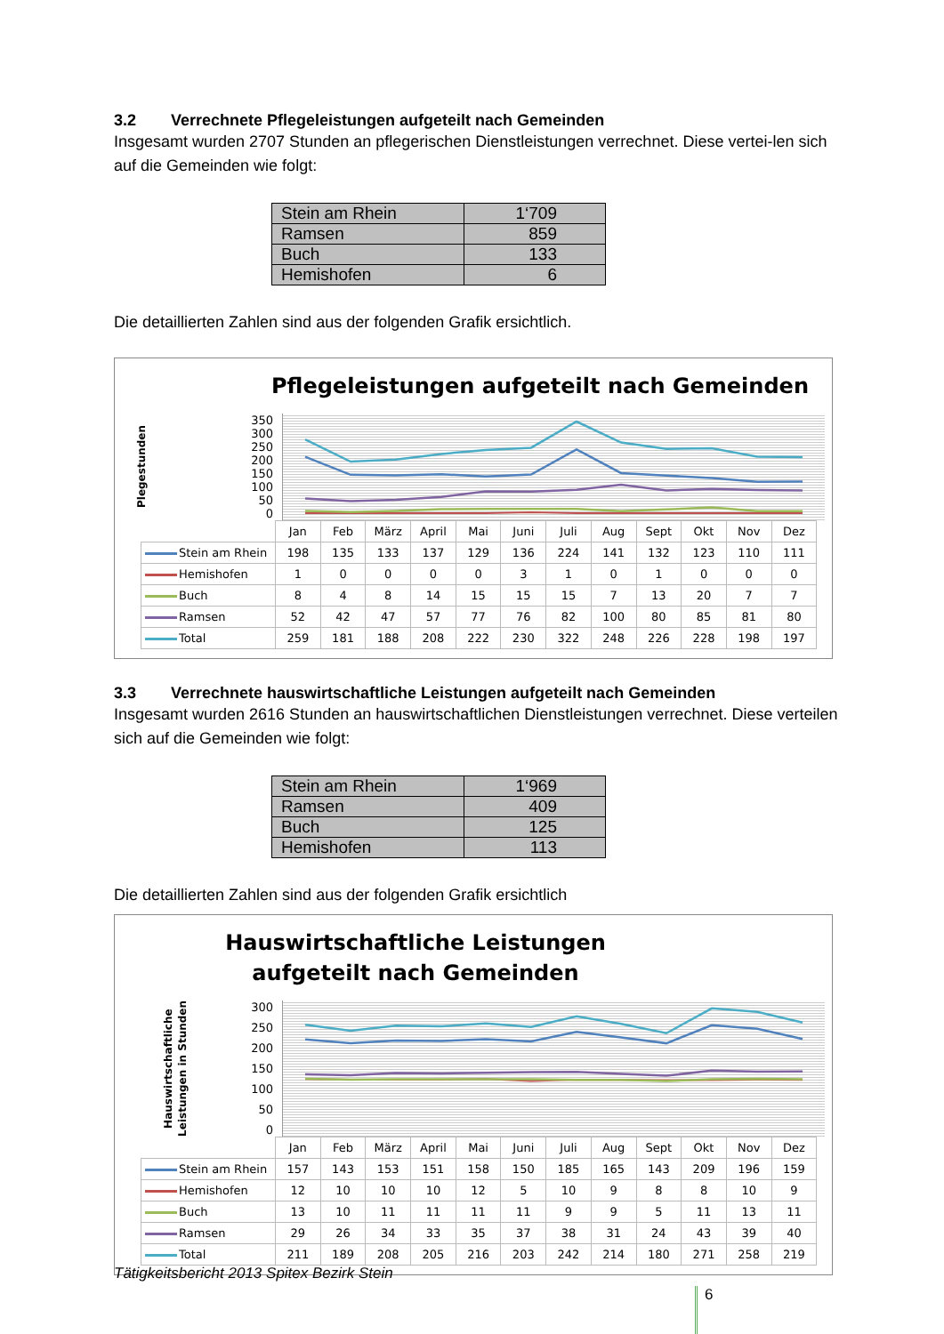3.2 Verrechnete Pflegeleistungen aufgeteilt nach Gemeinden
Insgesamt wurden 2707 Stunden an pflegerischen Dienstleistungen verrechnet. Diese vertei-len sich auf die Gemeinden wie folgt:
| Stein am Rhein | 1‘709 |
| Ramsen | 859 |
| Buch | 133 |
| Hemishofen | 6 |
Die detaillierten Zahlen sind aus der folgenden Grafik ersichtlich.
Pflegeleistungen aufgeteilt nach Gemeinden
Plegestunden
350
300
250
200
150
100
50
0
| | Jan | Feb | März | April | Mai | Juni | Juli | Aug | Sept | Okt | Nov | Dez |
| --- | --- | --- | --- | --- | --- | --- | --- | --- | --- | --- | --- | --- |
| Stein am Rhein | 198 | 135 | 133 | 137 | 129 | 136 | 224 | 141 | 132 | 123 | 110 | 111 |
| Hemishofen | 1 | 0 | 0 | 0 | 0 | 3 | 1 | 0 | 1 | 0 | 0 | 0 |
| Buch | 8 | 4 | 8 | 14 | 15 | 15 | 15 | 7 | 13 | 20 | 7 | 7 |
| Ramsen | 52 | 42 | 47 | 57 | 77 | 76 | 82 | 100 | 80 | 85 | 81 | 80 |
| Total | 259 | 181 | 188 | 208 | 222 | 230 | 322 | 248 | 226 | 228 | 198 | 197 |
3.3 Verrechnete hauswirtschaftliche Leistungen aufgeteilt nach Gemeinden
Insgesamt wurden 2616 Stunden an hauswirtschaftlichen Dienstleistungen verrechnet. Diese verteilen sich auf die Gemeinden wie folgt:
| Stein am Rhein | 1‘969 |
| Ramsen | 409 |
| Buch | 125 |
| Hemishofen | 113 |
Die detaillierten Zahlen sind aus der folgenden Grafik ersichtlich
Hauswirtschaftliche Leistungen
aufgeteilt nach Gemeinden
Hauswirtschaftliche
Leistungen in Stunden
300
250
200
150
100
50
0
| | Jan | Feb | März | April | Mai | Juni | Juli | Aug | Sept | Okt | Nov | Dez |
| --- | --- | --- | --- | --- | --- | --- | --- | --- | --- | --- | --- | --- |
| Stein am Rhein | 157 | 143 | 153 | 151 | 158 | 150 | 185 | 165 | 143 | 209 | 196 | 159 |
| Hemishofen | 12 | 10 | 10 | 10 | 12 | 5 | 10 | 9 | 8 | 8 | 10 | 9 |
| Buch | 13 | 10 | 11 | 11 | 11 | 11 | 9 | 9 | 5 | 11 | 13 | 11 |
| Ramsen | 29 | 26 | 34 | 33 | 35 | 37 | 38 | 31 | 24 | 43 | 39 | 40 |
| Total | 211 | 189 | 208 | 205 | 216 | 203 | 242 | 214 | 180 | 271 | 258 | 219 |
Tätigkeitsbericht 2013 Spitex Bezirk Stein
6